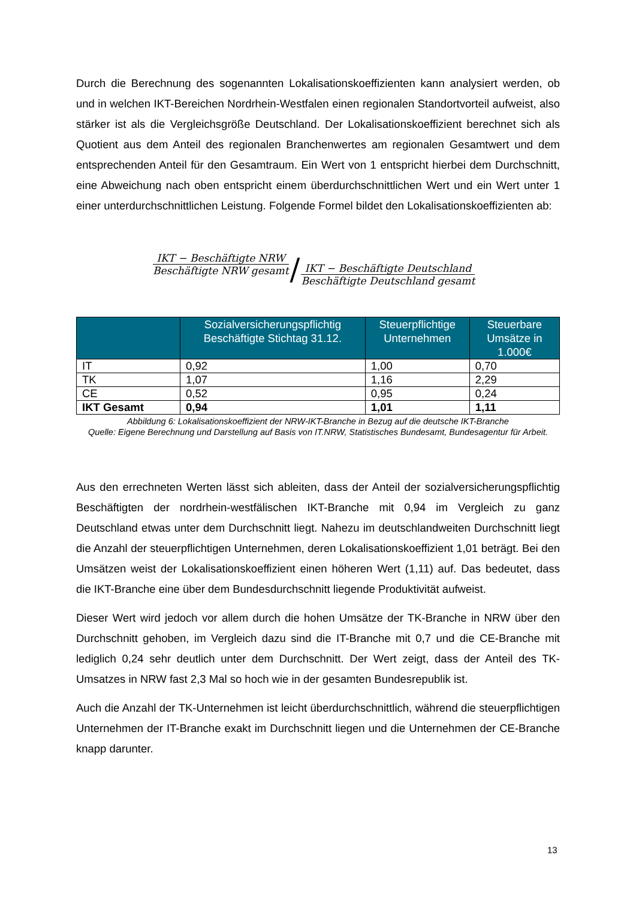Durch die Berechnung des sogenannten Lokalisationskoeffizienten kann analysiert werden, ob und in welchen IKT-Bereichen Nordrhein-Westfalen einen regionalen Standortvorteil aufweist, also stärker ist als die Vergleichsgröße Deutschland. Der Lokalisationskoeffizient berechnet sich als Quotient aus dem Anteil des regionalen Branchenwertes am regionalen Gesamtwert und dem entsprechenden Anteil für den Gesamtraum. Ein Wert von 1 entspricht hierbei dem Durchschnitt, eine Abweichung nach oben entspricht einem überdurchschnittlichen Wert und ein Wert unter 1 einer unterdurchschnittlichen Leistung. Folgende Formel bildet den Lokalisationskoeffizienten ab:
IKT − Beschäftigte NRW Beschäftigte NRW gesamt / IKT − Beschäftigte Deutschland Beschäftigte Deutschland gesamt
| | Sozialversicherungspflichtig Beschäftigte Stichtag 31.12. | Steuerpflichtige Unternehmen | Steuerbare Umsätze in 1.000€ |
| --- | --- | --- | --- |
| IT | 0,92 | 1,00 | 0,70 |
| TK | 1,07 | 1,16 | 2,29 |
| CE | 0,52 | 0,95 | 0,24 |
| IKT Gesamt | 0,94 | 1,01 | 1,11 |
Abbildung 6: Lokalisationskoeffizient der NRW-IKT-Branche in Bezug auf die deutsche IKT-Branche
Quelle: Eigene Berechnung und Darstellung auf Basis von IT.NRW, Statistisches Bundesamt, Bundesagentur für Arbeit.
Aus den errechneten Werten lässt sich ableiten, dass der Anteil der sozialversicherungspflichtig Beschäftigten der nordrhein-westfälischen IKT-Branche mit 0,94 im Vergleich zu ganz Deutschland etwas unter dem Durchschnitt liegt. Nahezu im deutschlandweiten Durchschnitt liegt die Anzahl der steuerpflichtigen Unternehmen, deren Lokalisationskoeffizient 1,01 beträgt. Bei den Umsätzen weist der Lokalisationskoeffizient einen höheren Wert (1,11) auf. Das bedeutet, dass die IKT-Branche eine über dem Bundesdurchschnitt liegende Produktivität aufweist.
Dieser Wert wird jedoch vor allem durch die hohen Umsätze der TK-Branche in NRW über den Durchschnitt gehoben, im Vergleich dazu sind die IT-Branche mit 0,7 und die CE-Branche mit lediglich 0,24 sehr deutlich unter dem Durchschnitt. Der Wert zeigt, dass der Anteil des TK-Umsatzes in NRW fast 2,3 Mal so hoch wie in der gesamten Bundesrepublik ist.
Auch die Anzahl der TK-Unternehmen ist leicht überdurchschnittlich, während die steuerpflichtigen Unternehmen der IT-Branche exakt im Durchschnitt liegen und die Unternehmen der CE-Branche knapp darunter.
13